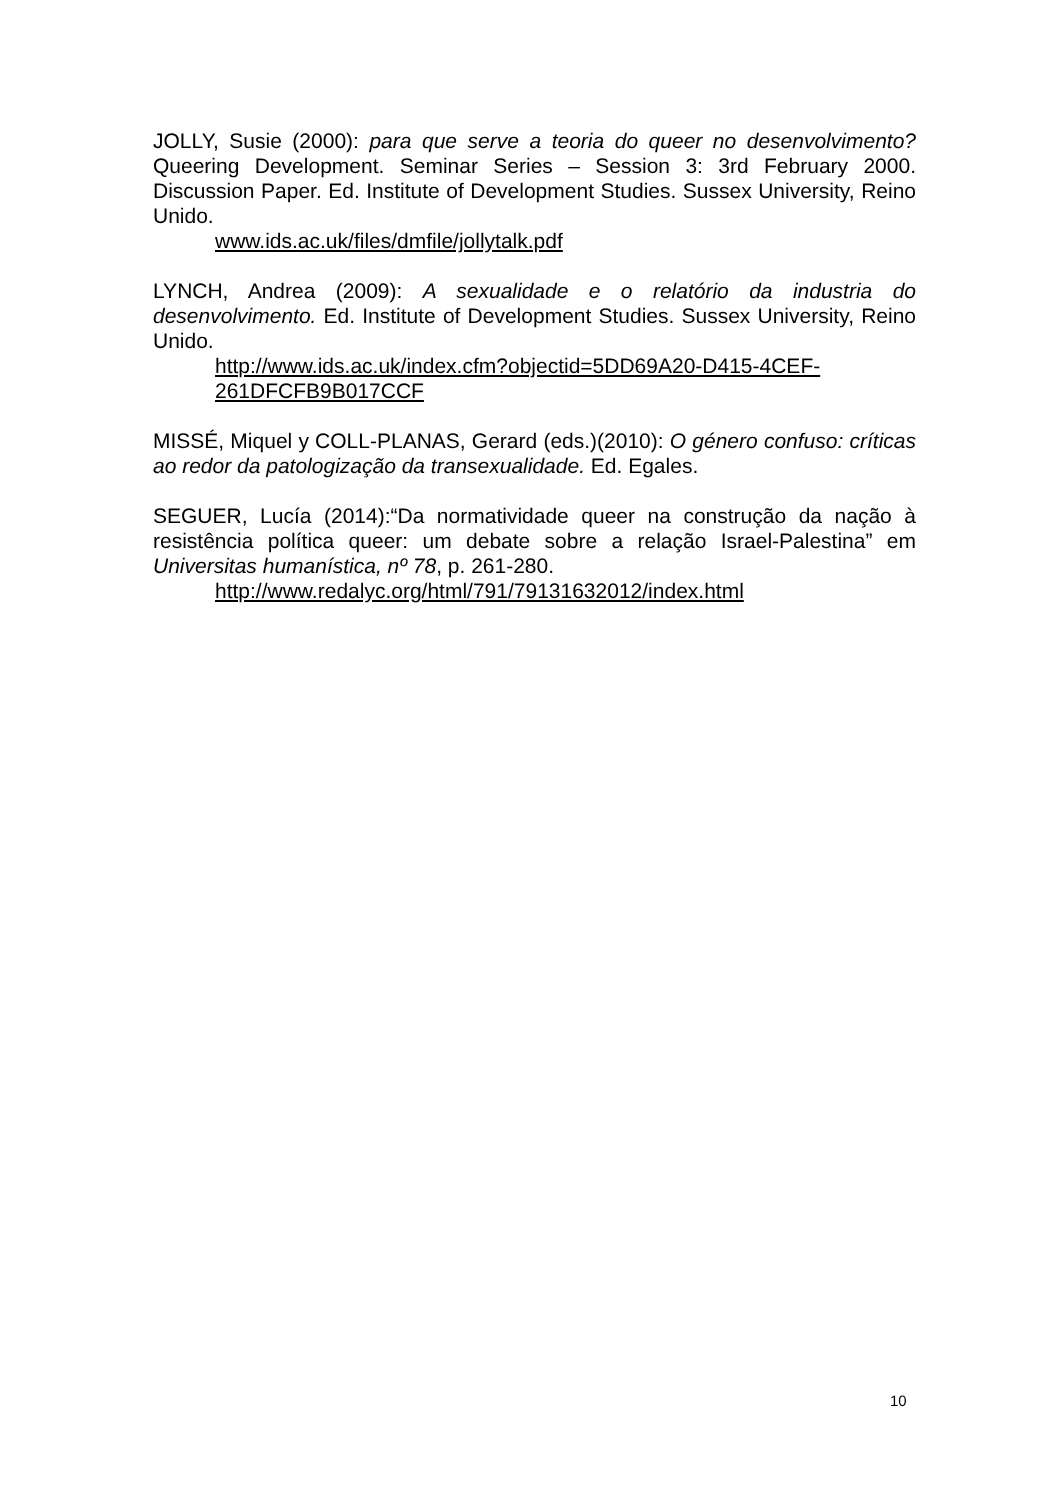JOLLY, Susie (2000): para que serve a teoria do queer no desenvolvimento? Queering Development. Seminar Series – Session 3: 3rd February 2000. Discussion Paper. Ed. Institute of Development Studies. Sussex University, Reino Unido.
www.ids.ac.uk/files/dmfile/jollytalk.pdf
LYNCH, Andrea (2009): A sexualidade e o relatório da industria do desenvolvimento. Ed. Institute of Development Studies. Sussex University, Reino Unido.
http://www.ids.ac.uk/index.cfm?objectid=5DD69A20-D415-4CEF-261DFCFB9B017CCF
MISSÉ, Miquel y COLL-PLANAS, Gerard (eds.)(2010): O género confuso: críticas ao redor da patologização da transexualidade. Ed. Egales.
SEGUER, Lucía (2014):“Da normatividade queer na construção da nação à resistência política queer: um debate sobre a relação Israel-Palestina” em Universitas humanística, nº 78, p. 261-280.
http://www.redalyc.org/html/791/79131632012/index.html
10